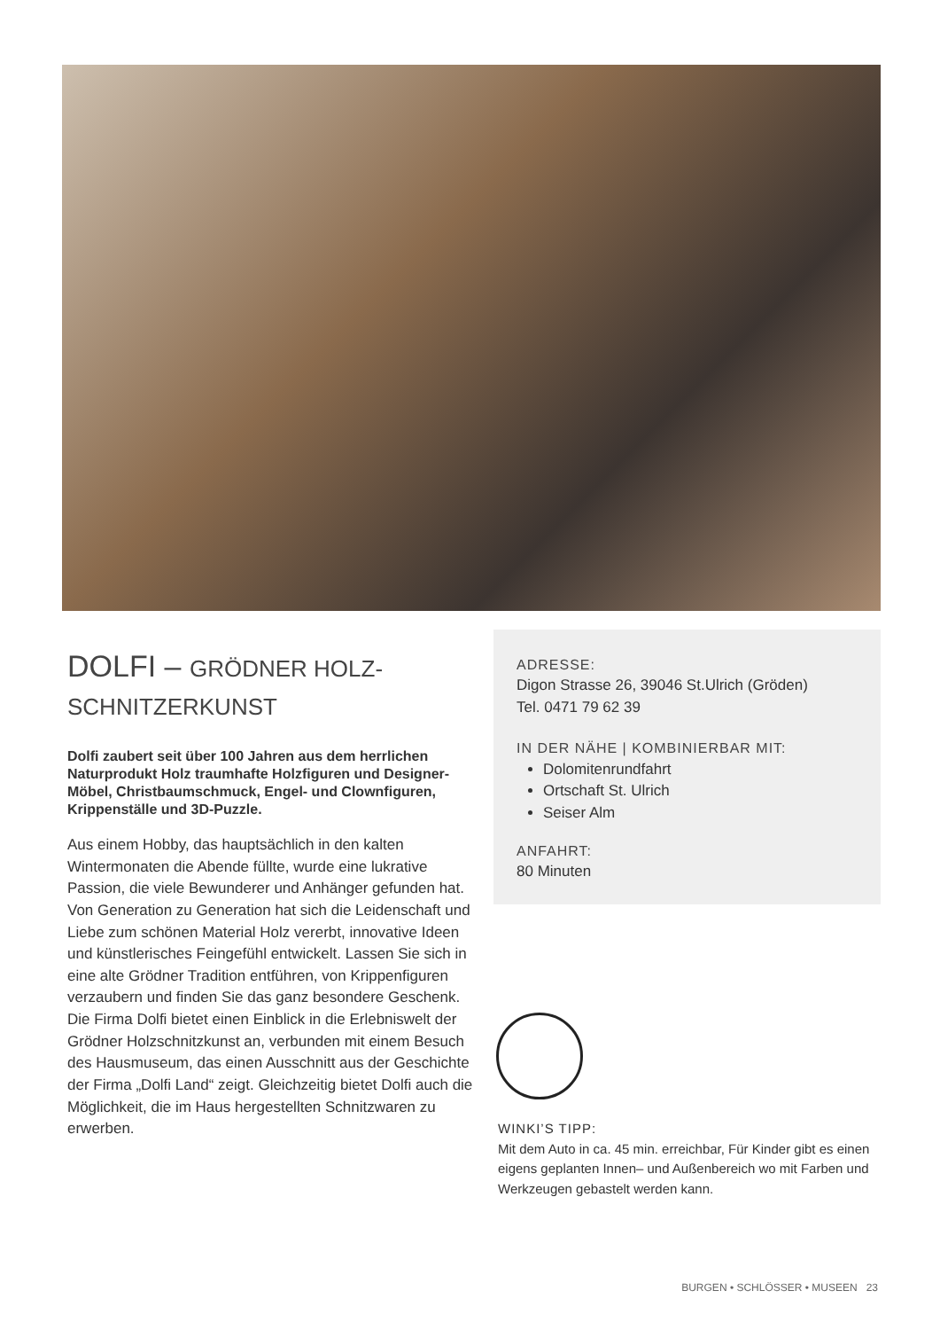DOLFI – GRÖDNER HOLZ-
SCHNITZERKUNST
Dolfi zaubert seit über 100 Jahren aus dem herrlichen Naturprodukt Holz traumhafte Holzfiguren und Designer-Möbel, Christbaumschmuck, Engel- und Clownfiguren, Krippenställe und 3D-Puzzle.
Aus einem Hobby, das hauptsächlich in den kalten Wintermonaten die Abende füllte, wurde eine lukrative Passion, die viele Bewunderer und Anhänger gefunden hat. Von Generation zu Generation hat sich die Leidenschaft und Liebe zum schönen Material Holz vererbt, innovative Ideen und künstlerisches Feingefühl entwickelt. Lassen Sie sich in eine alte Grödner Tradition entführen, von Krippenfiguren verzaubern und finden Sie das ganz besondere Geschenk. Die Firma Dolfi bietet einen Einblick in die Erlebniswelt der Grödner Holzschnitzkunst an, verbunden mit einem Besuch des Hausmuseum, das einen Ausschnitt aus der Geschichte der Firma „Dolfi Land“ zeigt. Gleichzeitig bietet Dolfi auch die Möglichkeit, die im Haus hergestellten Schnitzwaren zu erwerben.
ADRESSE:
Digon Strasse 26, 39046 St.Ulrich (Gröden)
Tel. 0471 79 62 39
IN DER NÄHE | KOMBINIERBAR MIT:
Dolomitenrundfahrt
Ortschaft St. Ulrich
Seiser Alm
ANFAHRT:
80 Minuten
WINKI’S TIPP:
Mit dem Auto in ca. 45 min. erreichbar, Für Kinder gibt es einen eigens geplanten Innen– und Außenbereich wo mit Farben und Werkzeugen gebastelt werden kann.
BURGEN • SCHLÖSSER • MUSEEN 23